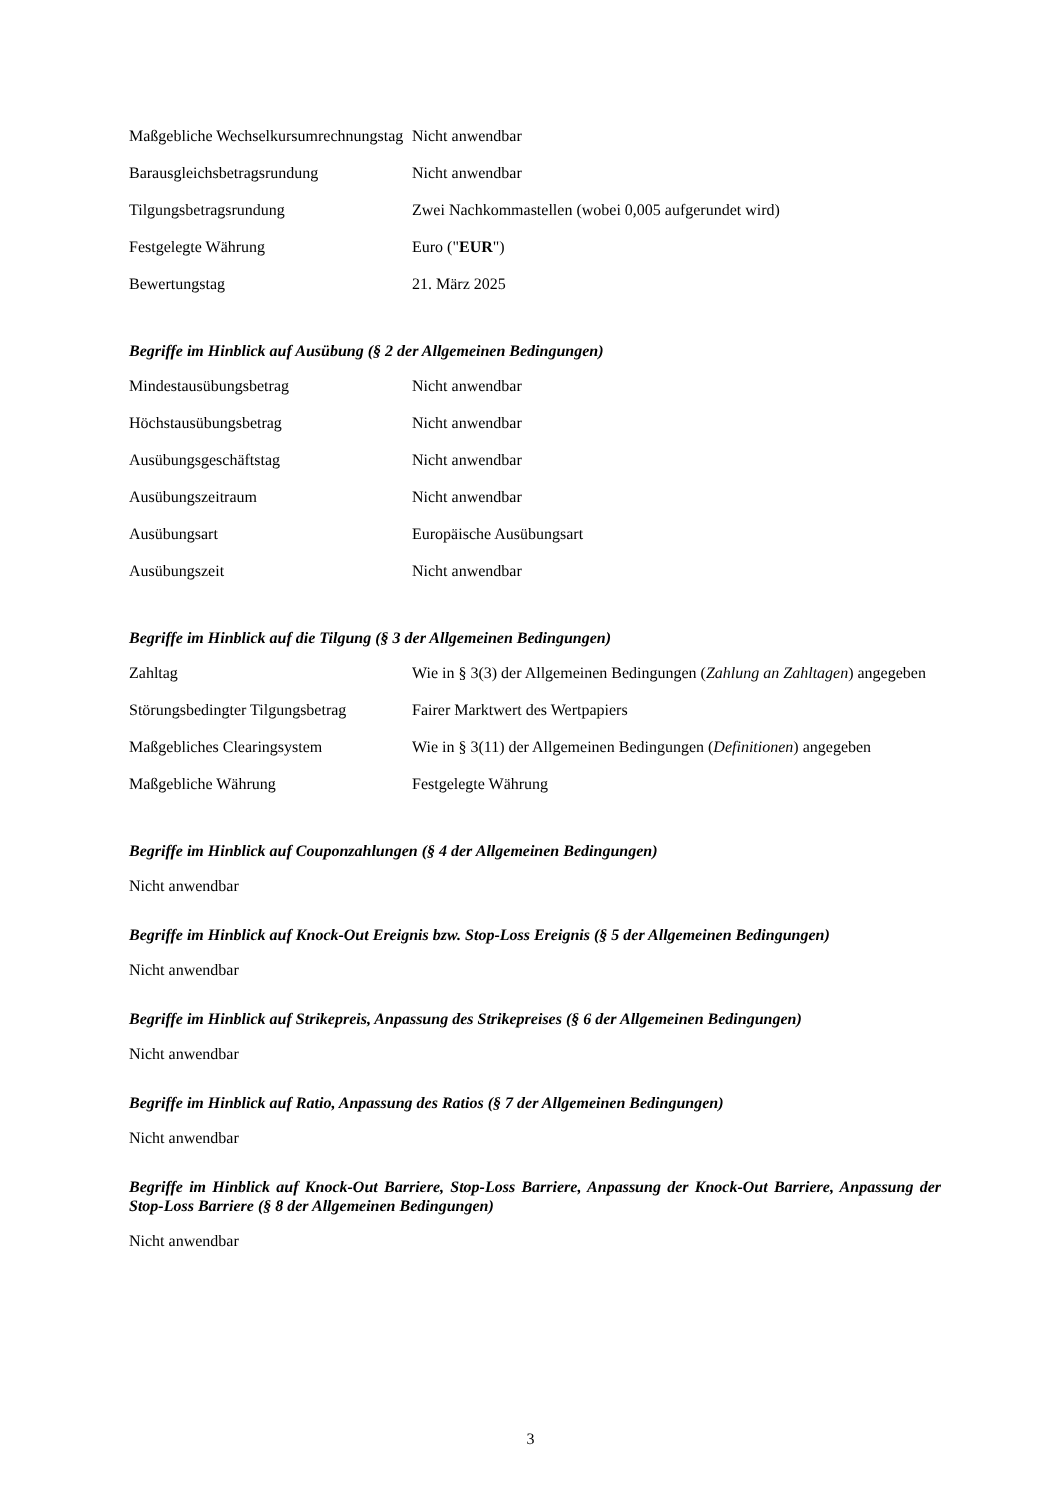| Maßgebliche Wechselkursumrechnungstag | Nicht anwendbar |
| Barausgleichsbetragsrundung | Nicht anwendbar |
| Tilgungsbetragsrundung | Zwei Nachkommastellen (wobei 0,005 aufgerundet wird) |
| Festgelegte Währung | Euro (" EUR ") |
| Bewertungstag | 21. März 2025 |
Begriffe im Hinblick auf Ausübung (§ 2 der Allgemeinen Bedingungen)
| Mindestausübungsbetrag | Nicht anwendbar |
| Höchstausübungsbetrag | Nicht anwendbar |
| Ausübungsgeschäftstag | Nicht anwendbar |
| Ausübungszeitraum | Nicht anwendbar |
| Ausübungsart | Europäische Ausübungsart |
| Ausübungszeit | Nicht anwendbar |
Begriffe im Hinblick auf die Tilgung (§ 3 der Allgemeinen Bedingungen)
| Zahltag | Wie in § 3(3) der Allgemeinen Bedingungen ( Zahlung an Zahltagen ) angegeben |
| Störungsbedingter Tilgungsbetrag | Fairer Marktwert des Wertpapiers |
| Maßgebliches Clearingsystem | Wie in § 3(11) der Allgemeinen Bedingungen ( Definitionen ) angegeben |
| Maßgebliche Währung | Festgelegte Währung |
Begriffe im Hinblick auf Couponzahlungen (§ 4 der Allgemeinen Bedingungen)
Nicht anwendbar
Begriffe im Hinblick auf Knock-Out Ereignis bzw. Stop-Loss Ereignis (§ 5 der Allgemeinen Bedingungen)
Nicht anwendbar
Begriffe im Hinblick auf Strikepreis, Anpassung des Strikepreises (§ 6 der Allgemeinen Bedingungen)
Nicht anwendbar
Begriffe im Hinblick auf Ratio, Anpassung des Ratios (§ 7 der Allgemeinen Bedingungen)
Nicht anwendbar
Begriffe im Hinblick auf Knock-Out Barriere, Stop-Loss Barriere, Anpassung der Knock-Out Barriere, Anpassung der Stop-Loss Barriere (§ 8 der Allgemeinen Bedingungen)
Nicht anwendbar
3